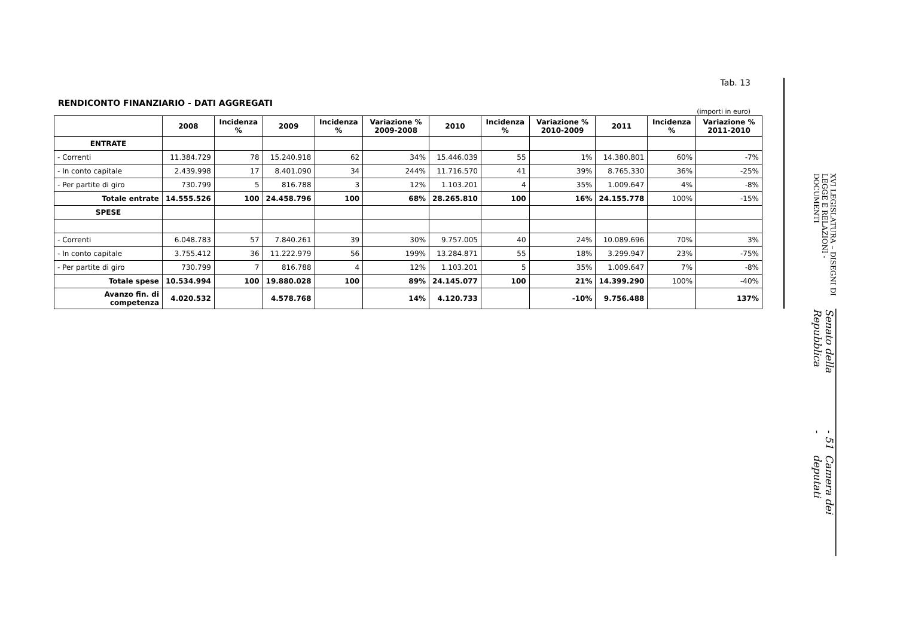Tab. 13
RENDICONTO FINANZIARIO - DATI AGGREGATI
(importi in euro)
| | 2008 | Incidenza % | 2009 | Incidenza % | Variazione % 2009-2008 | 2010 | Incidenza % | Variazione % 2010-2009 | 2011 | Incidenza % | Variazione % 2011-2010 |
| --- | --- | --- | --- | --- | --- | --- | --- | --- | --- | --- | --- |
| ENTRATE | | | | | | | | | | | |
| - Correnti | 11.384.729 | 78 | 15.240.918 | 62 | 34% | 15.446.039 | 55 | 1% | 14.380.801 | 60% | -7% |
| - In conto capitale | 2.439.998 | 17 | 8.401.090 | 34 | 244% | 11.716.570 | 41 | 39% | 8.765.330 | 36% | -25% |
| - Per partite di giro | 730.799 | 5 | 816.788 | 3 | 12% | 1.103.201 | 4 | 35% | 1.009.647 | 4% | -8% |
| Totale entrate | 14.555.526 | 100 | 24.458.796 | 100 | 68% | 28.265.810 | 100 | 16% | 24.155.778 | 100% | -15% |
| SPESE | | | | | | | | | | | |
| - Correnti | 6.048.783 | 57 | 7.840.261 | 39 | 30% | 9.757.005 | 40 | 24% | 10.089.696 | 70% | 3% |
| - In conto capitale | 3.755.412 | 36 | 11.222.979 | 56 | 199% | 13.284.871 | 55 | 18% | 3.299.947 | 23% | -75% |
| - Per partite di giro | 730.799 | 7 | 816.788 | 4 | 12% | 1.103.201 | 5 | 35% | 1.009.647 | 7% | -8% |
| Totale spese | 10.534.994 | 100 | 19.880.028 | 100 | 89% | 24.145.077 | 100 | 21% | 14.399.290 | 100% | -40% |
| Avanzo fin. di competenza | 4.020.532 | | 4.578.768 | | 14% | 4.120.733 | | -10% | 9.756.488 | | 137% |
XVI LEGISLATURA – DISEGNI DI LEGGE E RELAZIONI - DOCUMENTI
Senato della Repubblica - 51 - Camera dei deputati